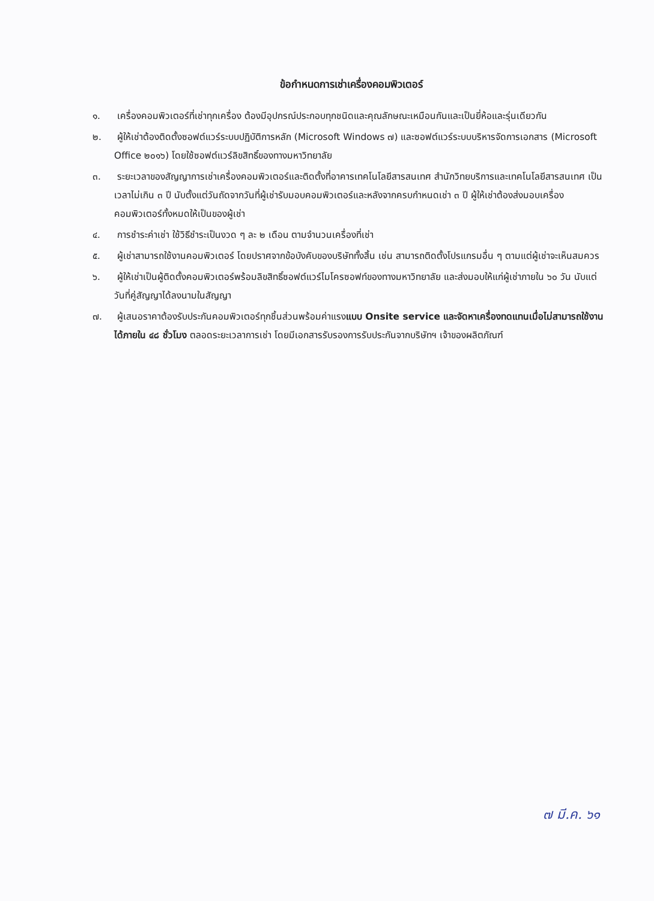ข้อกำหนดการเช่าเครื่องคอมพิวเตอร์
๑. เครื่องคอมพิวเตอร์ที่เช่าทุกเครื่อง ต้องมีอุปกรณ์ประกอบทุกชนิดและคุณลักษณะเหมือนกันและเป็นยี่ห้อและรุ่นเดียวกัน
๒. ผู้ให้เช่าต้องติดตั้งซอฟต์แวร์ระบบปฏิบัติการหลัก (Microsoft Windows ๗) และซอฟต์แวร์ระบบบริหารจัดการเอกสาร (Microsoft Office ๒๐๑๖) โดยใช้ซอฟต์แวร์ลิขสิทธิ์ของทางมหาวิทยาลัย
๓. ระยะเวลาของสัญญาการเช่าเครื่องคอมพิวเตอร์และติดตั้งที่อาคารเทคโนโลยีสารสนเทศ สำนักวิทยบริการและเทคโนโลยีสารสนเทศ เป็นเวลาไม่เกิน ๓ ปี นับตั้งแต่วันถัดจากวันที่ผู้เช่ารับมอบคอมพิวเตอร์และหลังจากครบกำหนดเช่า ๓ ปี ผู้ให้เช่าต้องส่งมอบเครื่องคอมพิวเตอร์ทั้งหมดให้เป็นของผู้เช่า
๔. การชำระค่าเช่า ใช้วิธีชำระเป็นงวด ๆ ละ ๒ เดือน ตามจำนวนเครื่องที่เช่า
๕. ผู้เช่าสามารถใช้งานคอมพิวเตอร์ โดยปราศจากข้อบังคับของบริษัททั้งสิ้น เช่น สามารถติดตั้งโปรแกรมอื่น ๆ ตามแต่ผู้เช่าจะเห็นสมควร
๖. ผู้ให้เช่าเป็นผู้ติดตั้งคอมพิวเตอร์พร้อมลิขสิทธิ์ซอฟต์แวร์ไมโครซอฟท์ของทางมหาวิทยาลัย และส่งมอบให้แก่ผู้เช่าภายใน ๖๐ วัน นับแต่วันที่คู่สัญญาได้ลงนามในสัญญา
๗. ผู้เสนอราคาต้องรับประกันคอมพิวเตอร์ทุกชิ้นส่วนพร้อมค่าแรงแบบ Onsite service และจัดหาเครื่องทดแทนเมื่อไม่สามารถใช้งานได้ภายใน ๔๘ ชั่วโมง ตลอดระยะเวลาการเช่า โดยมีเอกสารรับรองการรับประกันจากบริษัทฯ เจ้าของผลิตภัณฑ์
๗ มี.ค. ๖๑